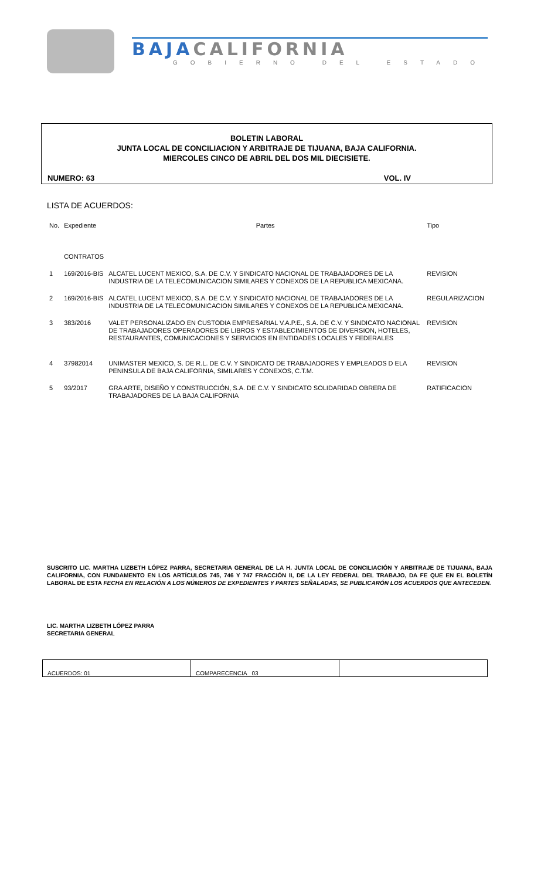BAJACALIFORNIA
GOBIERNO DEL ESTADO
BOLETIN LABORAL
JUNTA LOCAL DE CONCILIACION Y ARBITRAJE DE TIJUANA, BAJA CALIFORNIA.
MIERCOLES CINCO DE ABRIL DEL DOS MIL DIECISIETE.
NUMERO: 63 VOL. IV
LISTA DE ACUERDOS:
| No. | Expediente | Partes | Tipo |
| --- | --- | --- | --- |
| | CONTRATOS | | |
| 1 | 169/2016-BIS | ALCATEL LUCENT MEXICO, S.A. DE C.V. Y SINDICATO NACIONAL DE TRABAJADORES DE LA INDUSTRIA DE LA TELECOMUNICACION SIMILARES Y CONEXOS DE LA REPUBLICA MEXICANA. | REVISION |
| 2 | 169/2016-BIS | ALCATEL LUCENT MEXICO, S.A. DE C.V. Y SINDICATO NACIONAL DE TRABAJADORES DE LA INDUSTRIA DE LA TELECOMUNICACION SIMILARES Y CONEXOS DE LA REPUBLICA MEXICANA. | REGULARIZACION |
| 3 | 383/2016 | VALET PERSONALIZADO EN CUSTODIA EMPRESARIAL V.A.P.E., S.A. DE C.V. Y SINDICATO NACIONAL DE TRABAJADORES OPERADORES DE LIBROS Y ESTABLECIMIENTOS DE DIVERSION, HOTELES, RESTAURANTES, COMUNICACIONES Y SERVICIOS EN ENTIDADES LOCALES Y FEDERALES | REVISION |
| 4 | 37982014 | UNIMASTER MEXICO, S. DE R.L. DE C.V. Y SINDICATO DE TRABAJADORES Y EMPLEADOS D ELA PENINSULA DE BAJA CALIFORNIA, SIMILARES Y CONEXOS, C.T.M. | REVISION |
| 5 | 93/2017 | GRA ARTE, DISEÑO Y CONSTRUCCIÓN, S.A. DE C.V. Y SINDICATO SOLIDARIDAD OBRERA DE TRABAJADORES DE LA BAJA CALIFORNIA | RATIFICACION |
SUSCRITO LIC. MARTHA LIZBETH LÓPEZ PARRA, SECRETARIA GENERAL DE LA H. JUNTA LOCAL DE CONCILIACIÓN Y ARBITRAJE DE TIJUANA, BAJA CALIFORNIA, CON FUNDAMENTO EN LOS ARTÍCULOS 745, 746 Y 747 FRACCIÓN II, DE LA LEY FEDERAL DEL TRABAJO, DA FE QUE EN EL BOLETÍN LABORAL DE ESTA FECHA EN RELACIÓN A LOS NÚMEROS DE EXPEDIENTES Y PARTES SEÑALADAS, SE PUBLICARÓN LOS ACUERDOS QUE ANTECEDEN.
LIC. MARTHA LIZBETH LÓPEZ PARRA
SECRETARIA GENERAL
| ACUERDOS: 01 | COMPARECENCIA 03 | |